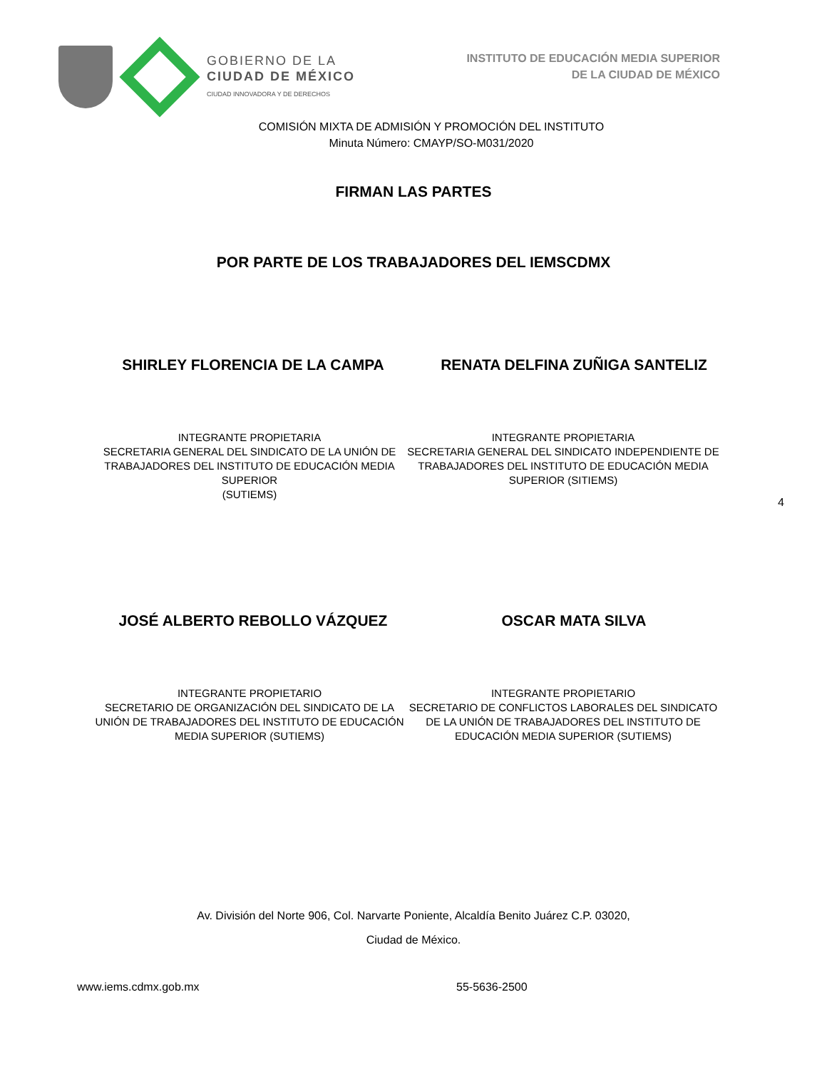GOBIERNO DE LA
CIUDAD DE MÉXICO
CIUDAD INNOVADORA Y DE DERECHOS
INSTITUTO DE EDUCACIÓN MEDIA SUPERIOR
DE LA CIUDAD DE MÉXICO
COMISIÓN MIXTA DE ADMISIÓN Y PROMOCIÓN DEL INSTITUTO
Minuta Número: CMAYP/SO-M031/2020
FIRMAN LAS PARTES
POR PARTE DE LOS TRABAJADORES DEL IEMSCDMX
SHIRLEY FLORENCIA DE LA CAMPA RENATA DELFINA ZUÑIGA SANTELIZ
INTEGRANTE PROPIETARIA
SECRETARIA GENERAL DEL SINDICATO DE LA UNIÓN DE TRABAJADORES DEL INSTITUTO DE EDUCACIÓN MEDIA SUPERIOR
(SUTIEMS)
INTEGRANTE PROPIETARIA
SECRETARIA GENERAL DEL SINDICATO INDEPENDIENTE DE TRABAJADORES DEL INSTITUTO DE EDUCACIÓN MEDIA SUPERIOR (SITIEMS)
4
JOSÉ ALBERTO REBOLLO VÁZQUEZ OSCAR MATA SILVA
INTEGRANTE PROPIETARIO
SECRETARIO DE ORGANIZACIÓN DEL SINDICATO DE LA UNIÓN DE TRABAJADORES DEL INSTITUTO DE EDUCACIÓN MEDIA SUPERIOR (SUTIEMS)
INTEGRANTE PROPIETARIO
SECRETARIO DE CONFLICTOS LABORALES DEL SINDICATO DE LA UNIÓN DE TRABAJADORES DEL INSTITUTO DE EDUCACIÓN MEDIA SUPERIOR (SUTIEMS)
Av. División del Norte 906, Col. Narvarte Poniente, Alcaldía Benito Juárez C.P. 03020,
Ciudad de México.
www.iems.cdmx.gob.mx 55-5636-2500